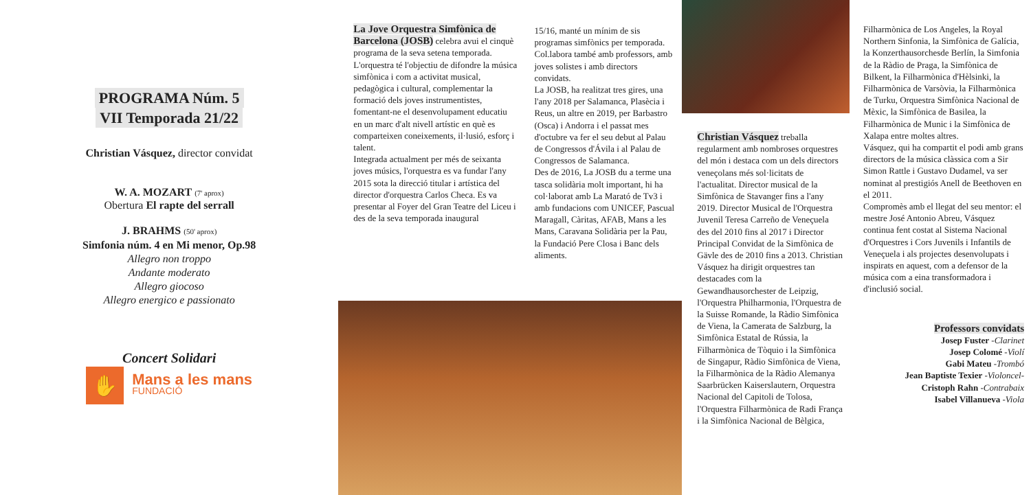PROGRAMA Núm. 5
VII Temporada 21/22
Christian Vásquez, director convidat
W. A. MOZART (7' aprox)
Obertura El rapte del serrall
J. BRAHMS (50' aprox)
Simfonia núm. 4 en Mi menor, Op.98
Allegro non troppo
Andante moderato
Allegro giocoso
Allegro energico e passionato
Concert Solidari
✋
Mans a les mans
FUNDACIÓ
La Jove Orquestra Simfònica de Barcelona (JOSB) celebra avui el cinquè programa de la seva setena temporada. L'orquestra té l'objectiu de difondre la música simfònica i com a activitat musical, pedagògica i cultural, complementar la formació dels joves instrumentistes, fomentant-ne el desenvolupament educatiu en un marc d'alt nivell artístic en què es comparteixen coneixements, il·lusió, esforç i talent.
Integrada actualment per més de seixanta joves músics, l'orquestra es va fundar l'any 2015 sota la direcció titular i artística del director d'orquestra Carlos Checa. Es va presentar al Foyer del Gran Teatre del Liceu i des de la seva temporada inaugural
15/16, manté un mínim de sis programas simfònics per temporada. Col.labora també amb professors, amb joves solistes i amb directors convidats.
La JOSB, ha realitzat tres gires, una l'any 2018 per Salamanca, Plasècia i Reus, un altre en 2019, per Barbastro (Osca) i Andorra i el passat mes d'octubre va fer el seu debut al Palau de Congressos d'Ávila i al Palau de Congressos de Salamanca.
Des de 2016, La JOSB du a terme una tasca solidària molt important, hi ha col·laborat amb La Marató de Tv3 i amb fundacions com UNICEF, Pascual Maragall, Càritas, AFAB, Mans a les Mans, Caravana Solidària per la Pau, la Fundació Pere Closa i Banc dels aliments.
Christian Vásquez treballa regularment amb nombroses orquestres del món i destaca com un dels directors veneçolans més sol·licitats de l'actualitat. Director musical de la Simfònica de Stavanger fins a l'any 2019. Director Musical de l'Orquestra Juvenil Teresa Carreño de Veneçuela des del 2010 fins al 2017 i Director Principal Convidat de la Simfònica de Gävle des de 2010 fins a 2013. Christian Vásquez ha dirigit orquestres tan destacades com la Gewandhausorchester de Leipzig, l'Orquestra Philharmonia, l'Orquestra de la Suisse Romande, la Ràdio Simfònica de Viena, la Camerata de Salzburg, la Simfònica Estatal de Rússia, la Filharmònica de Tòquio i la Simfònica de Singapur, Ràdio Simfònica de Viena, la Filharmònica de la Ràdio Alemanya Saarbrücken Kaiserslautern, Orquestra Nacional del Capitoli de Tolosa, l'Orquestra Filharmònica de Radi França i la Simfònica Nacional de Bèlgica,
Filharmònica de Los Angeles, la Royal Northern Sinfonia, la Simfònica de Galícia, la Konzerthausorchesde Berlín, la Simfonia de la Ràdio de Praga, la Simfònica de Bilkent, la Filharmònica d'Hèlsinki, la Filharmònica de Varsòvia, la Filharmònica de Turku, Orquestra Simfònica Nacional de Mèxic, la Simfònica de Basilea, la Filharmònica de Munic i la Simfònica de Xalapa entre moltes altres.
Vásquez, qui ha compartit el podi amb grans directors de la música clàssica com a Sir Simon Rattle i Gustavo Dudamel, va ser nominat al prestigiós Anell de Beethoven en el 2011.
Compromès amb el llegat del seu mentor: el mestre José Antonio Abreu, Vásquez continua fent costat al Sistema Nacional d'Orquestres i Cors Juvenils i Infantils de Veneçuela i als projectes desenvolupats i inspirats en aquest, com a defensor de la música com a eina transformadora i d'inclusió social.
Professors convidats
Josep Fuster -Clarinet
Josep Colomé -Violí
Gabi Mateu -Trombó
Jean Baptiste Texier -Violoncel-
Cristoph Rahn -Contrabaix
Isabel Villanueva -Viola